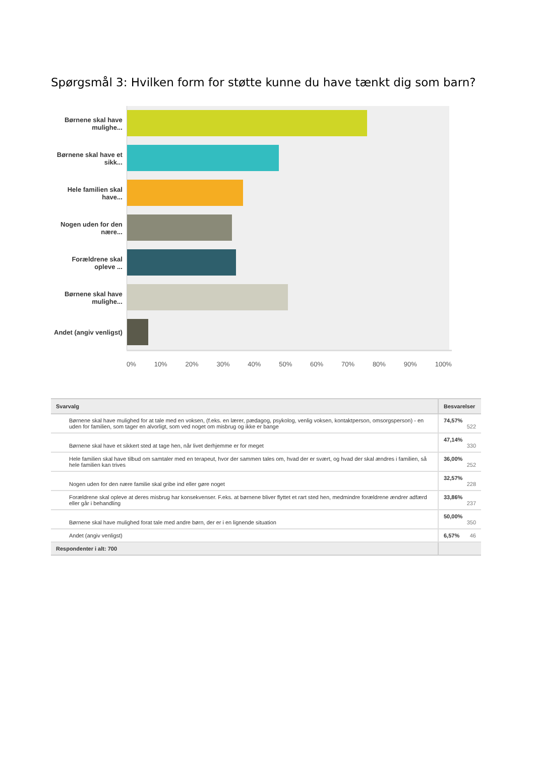Spørgsmål 3: Hvilken form for støtte kunne du have tænkt dig som barn?
Børnene skal have mulighe...
Børnene skal have et sikk...
Hele familien skal have...
Nogen uden for den nære...
Forældrene skal opleve ...
Børnene skal have mulighe...
Andet (angiv venligst)
0% 10% 20% 30% 40% 50% 60% 70% 80% 90% 100%
| Svarvalg | Besvarelser |
| --- | --- |
| Børnene skal have mulighed for at tale med en voksen, (f.eks. en lærer, pædagog, psykolog, venlig voksen, kontaktperson, omsorgsperson) - en uden for familien, som tager en alvorligt, som ved noget om misbrug og ikke er bange | 74,57% 522 |
| Børnene skal have et sikkert sted at tage hen, når livet derhjemme er for meget | 47,14% 330 |
| Hele familien skal have tilbud om samtaler med en terapeut, hvor der sammen tales om, hvad der er svært, og hvad der skal ændres i familien, så hele familien kan trives | 36,00% 252 |
| Nogen uden for den nære familie skal gribe ind eller gøre noget | 32,57% 228 |
| Forældrene skal opleve at deres misbrug har konsekvenser. F.eks. at børnene bliver flyttet et rart sted hen, medmindre forældrene ændrer adfærd eller går i behandling | 33,86% 237 |
| Børnene skal have mulighed forat tale med andre børn, der er i en lignende situation | 50,00% 350 |
| Andet (angiv venligst) | 6,57% 46 |
| Respondenter i alt: 700 | |